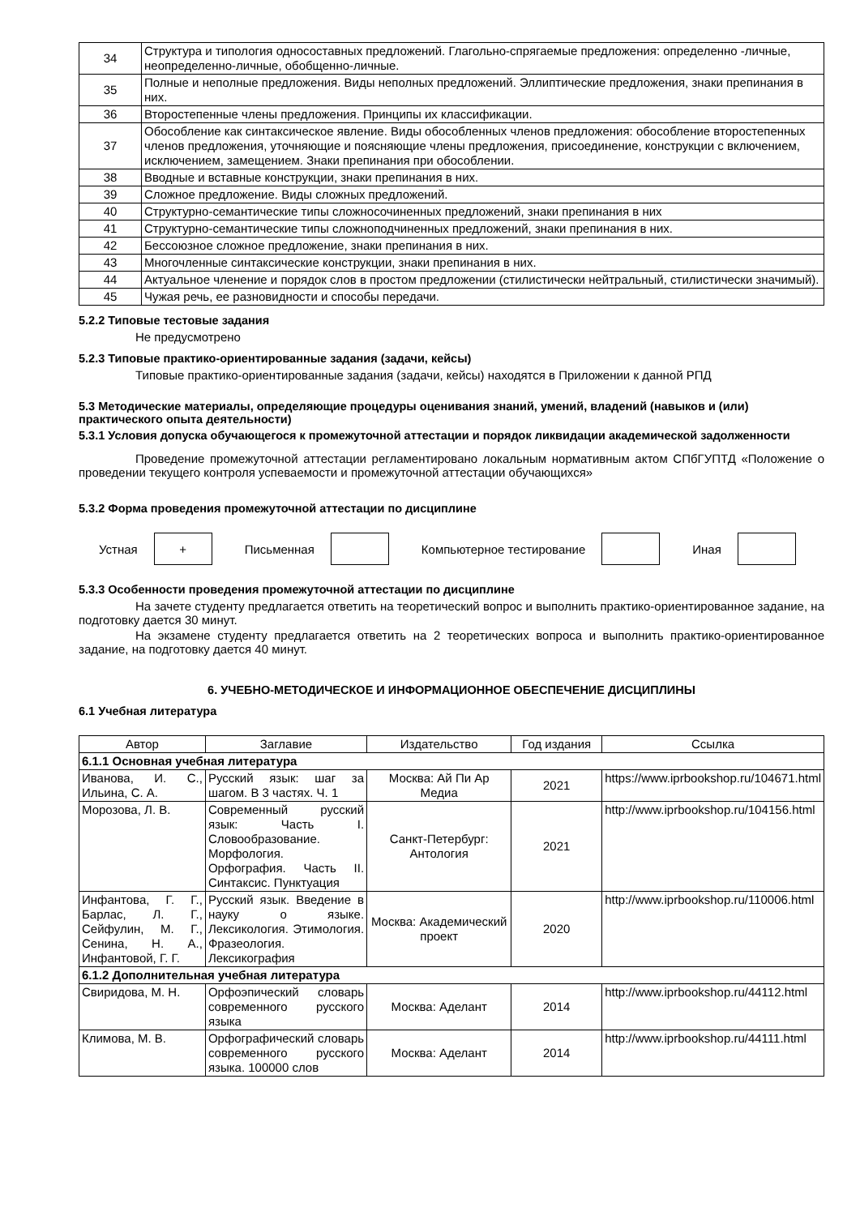| 34 | Структура и типология односоставных предложений. Глагольно-спрягаемые предложения: определенно -личные, неопределенно-личные, обобщенно-личные. |
| 35 | Полные и неполные предложения. Виды неполных предложений. Эллиптические предложения, знаки препинания в них. |
| 36 | Второстепенные члены предложения. Принципы их классификации. |
| 37 | Обособление как синтаксическое явление. Виды обособленных членов предложения: обособление второстепенных членов предложения, уточняющие и поясняющие члены предложения, присоединение, конструкции с включением, исключением, замещением. Знаки препинания при обособлении. |
| 38 | Вводные и вставные конструкции, знаки препинания в них. |
| 39 | Сложное предложение. Виды сложных предложений. |
| 40 | Структурно-семантические типы сложносочиненных предложений, знаки препинания в них |
| 41 | Структурно-семантические типы сложноподчиненных предложений, знаки препинания в них. |
| 42 | Бессоюзное сложное предложение, знаки препинания в них. |
| 43 | Многочленные синтаксические конструкции, знаки препинания в них. |
| 44 | Актуальное членение и порядок слов в простом предложении (стилистически нейтральный, стилистически значимый). |
| 45 | Чужая речь, ее разновидности и способы передачи. |
5.2.2 Типовые тестовые задания
Не предусмотрено
5.2.3 Типовые практико-ориентированные задания (задачи, кейсы)
Типовые практико-ориентированные задания (задачи, кейсы) находятся в Приложении к данной РПД
5.3 Методические материалы, определяющие процедуры оценивания знаний, умений, владений (навыков и (или) практического опыта деятельности)
5.3.1 Условия допуска обучающегося к промежуточной аттестации и порядок ликвидации академической задолженности
Проведение промежуточной аттестации регламентировано локальным нормативным актом СПбГУПТД «Положение о проведении текущего контроля успеваемости и промежуточной аттестации обучающихся»
5.3.2 Форма проведения промежуточной аттестации по дисциплине
Устная
+
Письменная Компьютерное тестирование Иная
5.3.3 Особенности проведения промежуточной аттестации по дисциплине
На зачете студенту предлагается ответить на теоретический вопрос и выполнить практико-ориентированное задание, на подготовку дается 30 минут.
На экзамене студенту предлагается ответить на 2 теоретических вопроса и выполнить практико-ориентированное задание, на подготовку дается 40 минут.
6. УЧЕБНО-МЕТОДИЧЕСКОЕ И ИНФОРМАЦИОННОЕ ОБЕСПЕЧЕНИЕ ДИСЦИПЛИНЫ
6.1 Учебная литература
| Автор | Заглавие | Издательство | Год издания | Ссылка |
| --- | --- | --- | --- | --- |
| 6.1.1 Основная учебная литература | | | | |
| Иванова, И. С., Ильина, С. А. | Русский язык: шаг за шагом. В 3 частях. Ч. 1 | Москва: Ай Пи Ар Медиа | 2021 | https://www.iprbookshop.ru/104671.html |
| Морозова, Л. В. | Современный русский язык: Часть I. Словообразование. Морфология. Орфография. Часть II. Синтаксис. Пунктуация | Санкт-Петербург: Антология | 2021 | http://www.iprbookshop.ru/104156.html |
| Инфантова, Г. Г., Барлас, Л. Г., Сейфулин, М. Г., Сенина, Н. А., Инфантовой, Г. Г. | Русский язык. Введение в науку о языке. Лексикология. Этимология. Фразеология. Лексикография | Москва: Академический проект | 2020 | http://www.iprbookshop.ru/110006.html |
| 6.1.2 Дополнительная учебная литература | | | | |
| Свиридова, М. Н. | Орфоэпический словарь современного русского языка | Москва: Аделант | 2014 | http://www.iprbookshop.ru/44112.html |
| Климова, М. В. | Орфографический словарь современного русского языка. 100000 слов | Москва: Аделант | 2014 | http://www.iprbookshop.ru/44111.html |